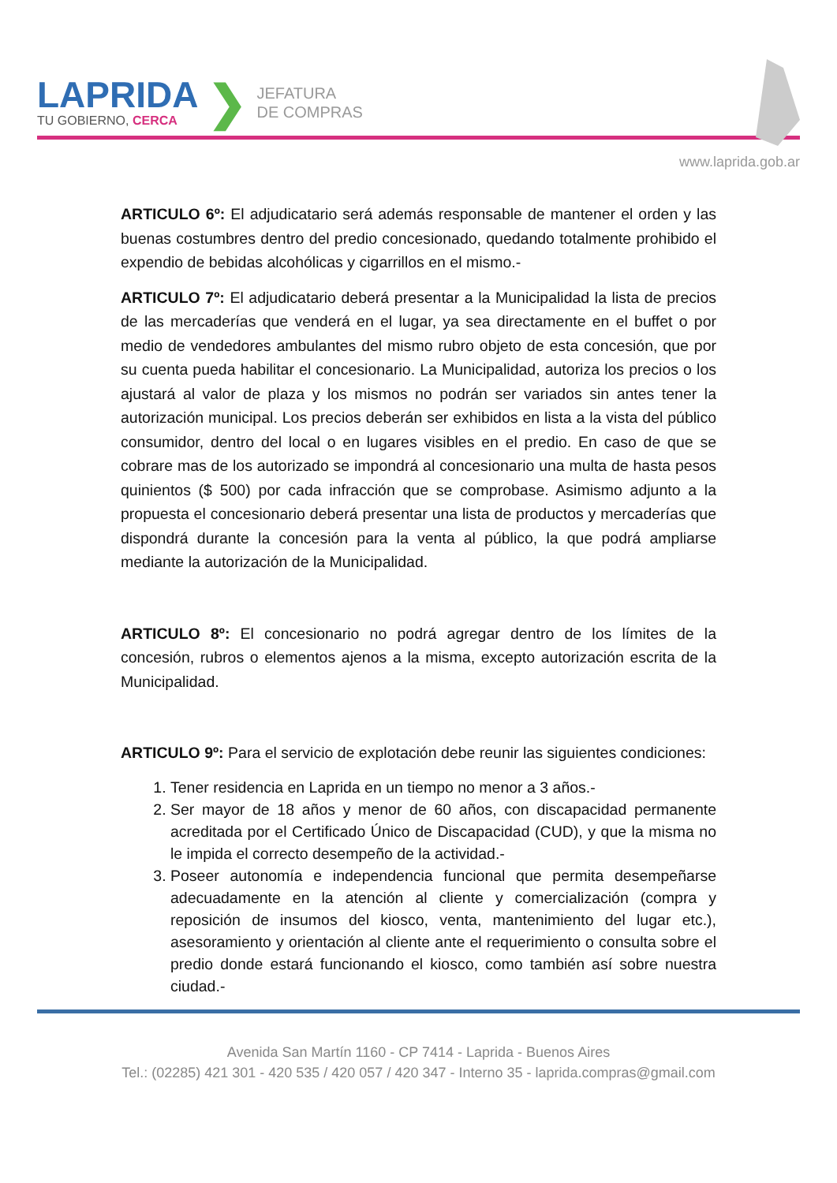LAPRIDA
TU GOBIERNO, CERCA
❯
JEFATURA
DE COMPRAS
www.laprida.gob.ar
ARTICULO 6º: El adjudicatario será además responsable de mantener el orden y las buenas costumbres dentro del predio concesionado, quedando totalmente prohibido el expendio de bebidas alcohólicas y cigarrillos en el mismo.-
ARTICULO 7º: El adjudicatario deberá presentar a la Municipalidad la lista de precios de las mercaderías que venderá en el lugar, ya sea directamente en el buffet o por medio de vendedores ambulantes del mismo rubro objeto de esta concesión, que por su cuenta pueda habilitar el concesionario. La Municipalidad, autoriza los precios o los ajustará al valor de plaza y los mismos no podrán ser variados sin antes tener la autorización municipal. Los precios deberán ser exhibidos en lista a la vista del público consumidor, dentro del local o en lugares visibles en el predio. En caso de que se cobrare mas de los autorizado se impondrá al concesionario una multa de hasta pesos quinientos ($ 500) por cada infracción que se comprobase. Asimismo adjunto a la propuesta el concesionario deberá presentar una lista de productos y mercaderías que dispondrá durante la concesión para la venta al público, la que podrá ampliarse mediante la autorización de la Municipalidad.
ARTICULO 8º: El concesionario no podrá agregar dentro de los límites de la concesión, rubros o elementos ajenos a la misma, excepto autorización escrita de la Municipalidad.
ARTICULO 9º: Para el servicio de explotación debe reunir las siguientes condiciones:
1. Tener residencia en Laprida en un tiempo no menor a 3 años.-
2. Ser mayor de 18 años y menor de 60 años, con discapacidad permanente acreditada por el Certificado Único de Discapacidad (CUD), y que la misma no le impida el correcto desempeño de la actividad.-
3. Poseer autonomía e independencia funcional que permita desempeñarse adecuadamente en la atención al cliente y comercialización (compra y reposición de insumos del kiosco, venta, mantenimiento del lugar etc.), asesoramiento y orientación al cliente ante el requerimiento o consulta sobre el predio donde estará funcionando el kiosco, como también así sobre nuestra ciudad.-
Avenida San Martín 1160 - CP 7414 - Laprida - Buenos Aires
Tel.: (02285) 421 301 - 420 535 / 420 057 / 420 347 - Interno 35 - laprida.compras@gmail.com